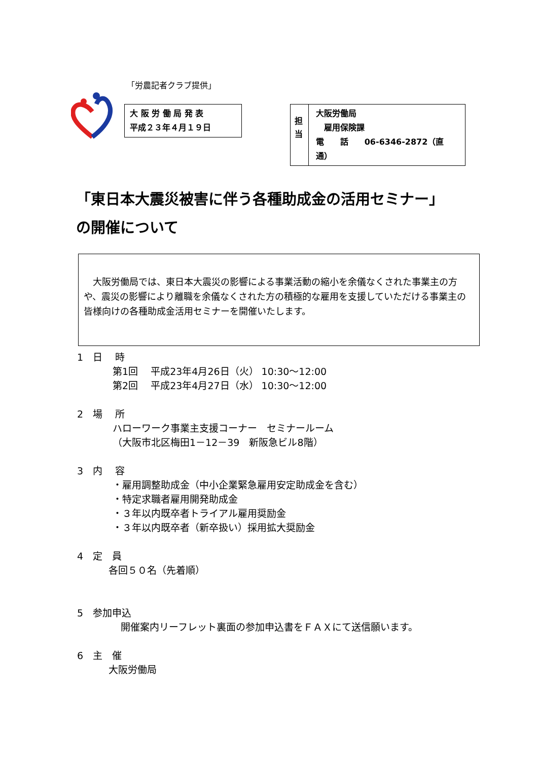「労農記者クラブ提供」
大 阪 労 働 局 発 表
平成２３年４月１９日
担
当
大阪労働局
　雇用保険課
電　　話　　06-6346-2872（直通）
「東日本大震災被害に伴う各種助成金の活用セミナー」
の開催について
　大阪労働局では、東日本大震災の影響による事業活動の縮小を余儀なくされた事業主の方や、震災の影響により離職を余儀なくされた方の積極的な雇用を支援していただける事業主の皆様向けの各種助成金活用セミナーを開催いたします。
1　日　 時
第1回　 平成23年4月26日（火） 10:30～12:00
第2回　 平成23年4月27日（水） 10:30～12:00
2　場　 所
ハローワーク事業主支援コーナー　セミナールーム
（大阪市北区梅田1－12－39　新阪急ビル8階）
3　内　 容
・雇用調整助成金（中小企業緊急雇用安定助成金を含む）
・特定求職者雇用開発助成金
・３年以内既卒者トライアル雇用奨励金
・３年以内既卒者（新卒扱い）採用拡大奨励金
4　定　員
各回５０名（先着順）
5　参加申込
開催案内リーフレット裏面の参加申込書をＦＡＸにて送信願います。
6　主　催
大阪労働局